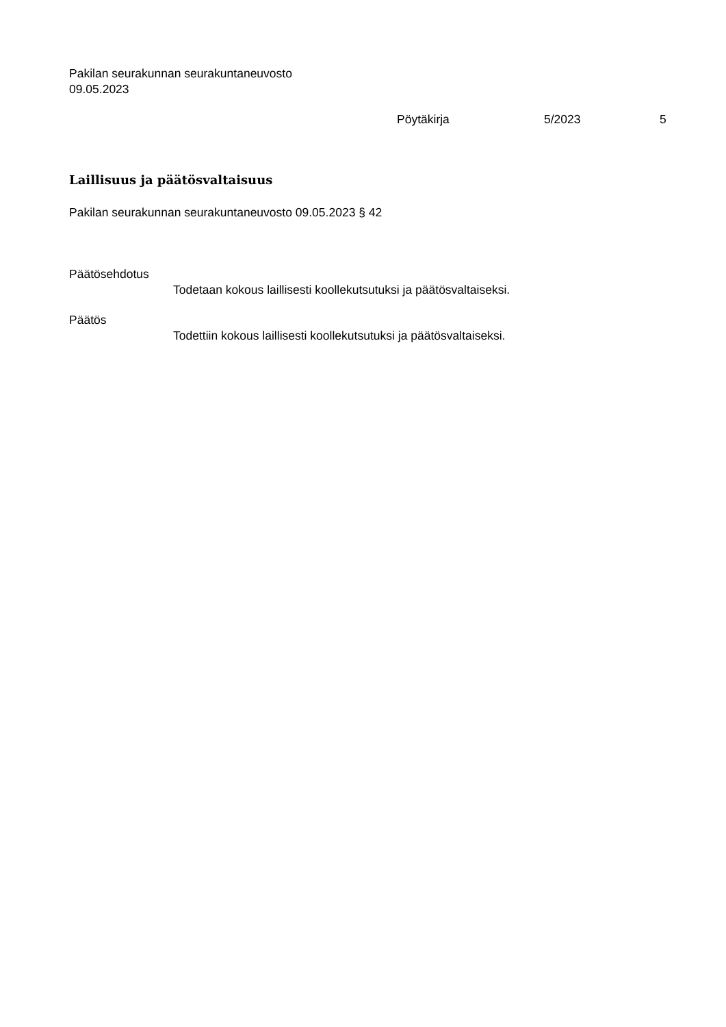Pakilan seurakunnan seurakuntaneuvosto
09.05.2023
Pöytäkirja 5/2023 5
Laillisuus ja päätösvaltaisuus
Pakilan seurakunnan seurakuntaneuvosto 09.05.2023 § 42
Päätösehdotus
Todetaan kokous laillisesti koollekutsutuksi ja päätösvaltaiseksi.
Päätös
Todettiin kokous laillisesti koollekutsutuksi ja päätösvaltaiseksi.